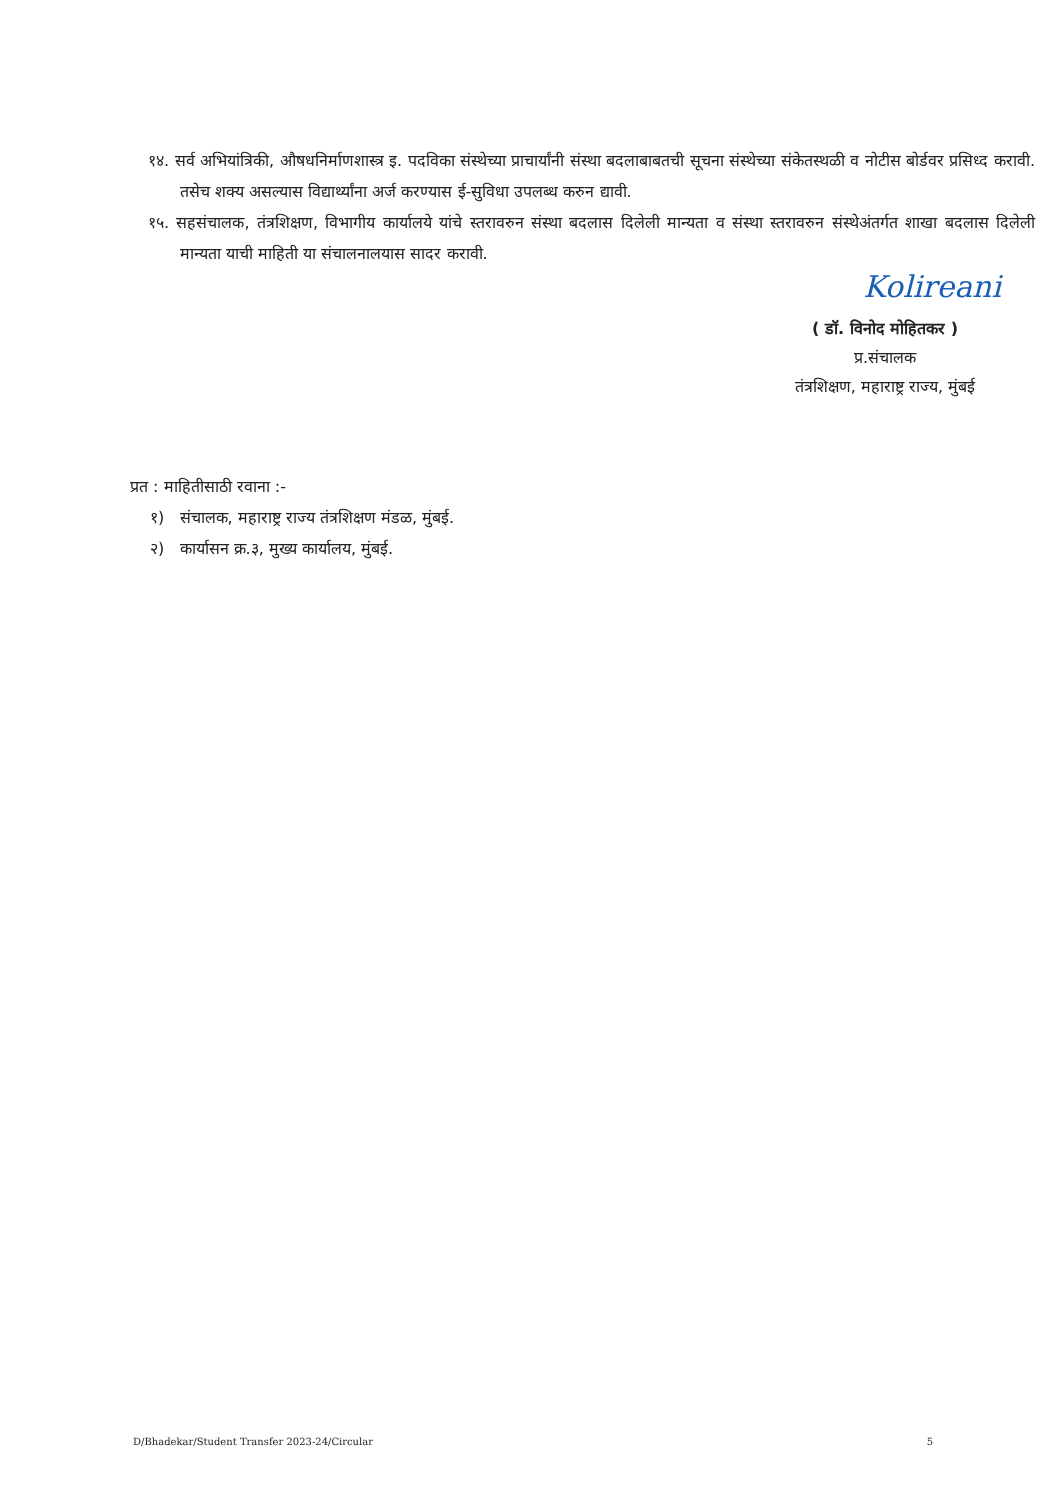१४. सर्व अभियांत्रिकी, औषधनिर्माणशास्त्र इ. पदविका संस्थेच्या प्राचार्यांनी संस्था बदलाबाबतची सूचना संस्थेच्या संकेतस्थळी व नोटीस बोर्डवर प्रसिध्द करावी. तसेच शक्य असल्यास विद्यार्थ्यांना अर्ज करण्यास ई-सुविधा उपलब्ध करुन द्यावी.
१५. सहसंचालक, तंत्रशिक्षण, विभागीय कार्यालये यांचे स्तरावरुन संस्था बदलास दिलेली मान्यता व संस्था स्तरावरुन संस्थेअंतर्गत शाखा बदलास दिलेली मान्यता याची माहिती या संचालनालयास सादर करावी.
Kolireani
( डॉ. विनोद मोहितकर )
प्र.संचालक
तंत्रशिक्षण, महाराष्ट्र राज्य, मुंबई
प्रत : माहितीसाठी रवाना :-
१) संचालक, महाराष्ट्र राज्य तंत्रशिक्षण मंडळ, मुंबई.
२) कार्यासन क्र.३, मुख्य कार्यालय, मुंबई.
D/Bhadekar/Student Transfer 2023-24/Circular 5